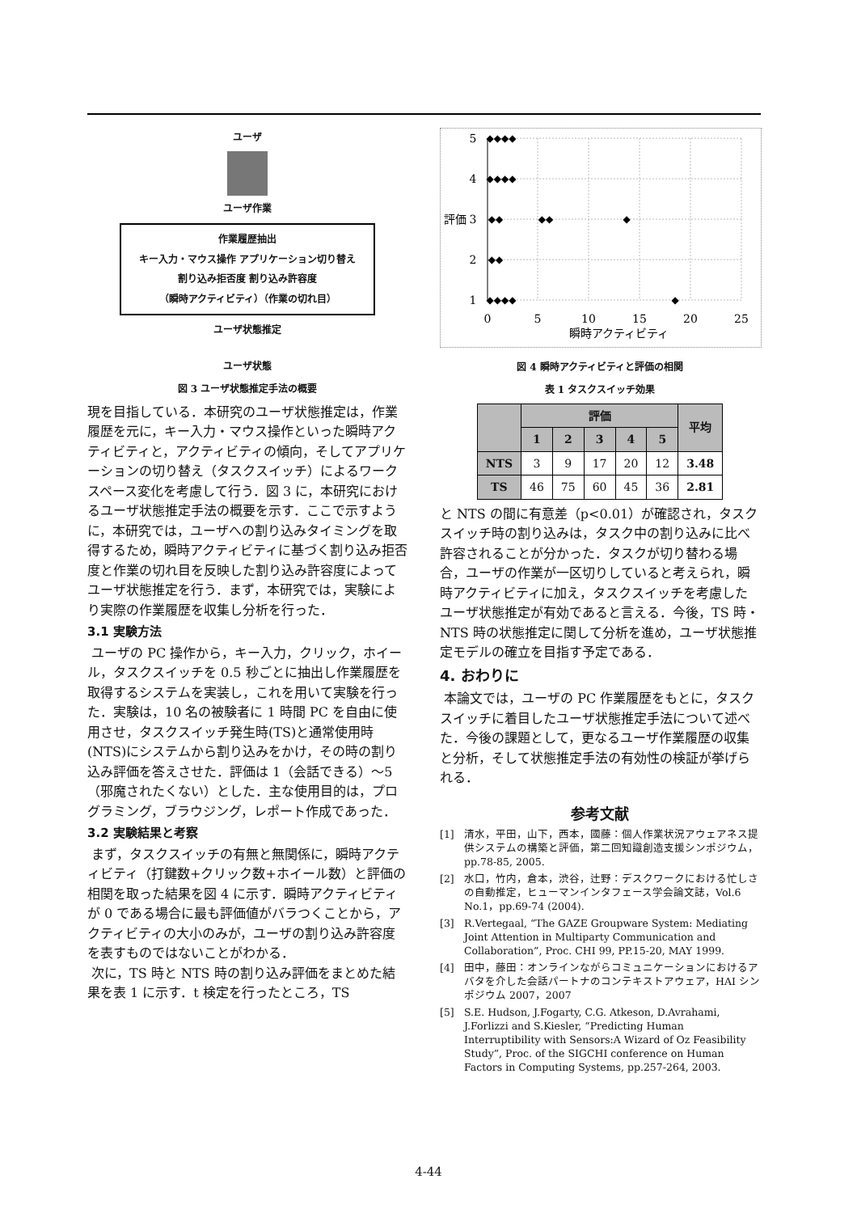ユーザ
ユーザ作業
作業履歴抽出
キー入力・マウス操作 アプリケーション切り替え
割り込み拒否度 割り込み許容度
（瞬時アクティビティ）（作業の切れ目）
ユーザ状態推定
ユーザ状態
図 3 ユーザ状態推定手法の概要
現を目指している．本研究のユーザ状態推定は，作業履歴を元に，キー入力・マウス操作といった瞬時アクティビティと，アクティビティの傾向，そしてアプリケーションの切り替え（タスクスイッチ）によるワークスペース変化を考慮して行う．図 3 に，本研究におけるユーザ状態推定手法の概要を示す．ここで示すように，本研究では，ユーザへの割り込みタイミングを取得するため，瞬時アクティビティに基づく割り込み拒否度と作業の切れ目を反映した割り込み許容度によってユーザ状態推定を行う．まず，本研究では，実験により実際の作業履歴を収集し分析を行った．
3.1 実験方法
ユーザの PC 操作から，キー入力，クリック，ホイール，タスクスイッチを 0.5 秒ごとに抽出し作業履歴を取得するシステムを実装し，これを用いて実験を行った．実験は，10 名の被験者に 1 時間 PC を自由に使用させ，タスクスイッチ発生時(TS)と通常使用時(NTS)にシステムから割り込みをかけ，その時の割り込み評価を答えさせた．評価は 1（会話できる）〜5（邪魔されたくない）とした．主な使用目的は，プログラミング，ブラウジング，レポート作成であった．
3.2 実験結果と考察
まず，タスクスイッチの有無と無関係に，瞬時アクティビティ（打鍵数+クリック数+ホイール数）と評価の相関を取った結果を図 4 に示す．瞬時アクティビティが 0 である場合に最も評価値がバラつくことから，アクティビティの大小のみが，ユーザの割り込み許容度を表すものではないことがわかる．
次に，TS 時と NTS 時の割り込み評価をまとめた結果を表 1 に示す．t 検定を行ったところ，TS
5
4
3
2
1
0
5
10
15
20
25
瞬時アクティビティ
評価
◆◆◆◆
◆◆◆◆
◆◆
◆◆
◆
◆◆
◆◆◆◆
◆
図 4 瞬時アクティビティと評価の相関
表 1 タスクスイッチ効果
| | 評価 | | | | | 平均 |
| --- | --- | --- | --- | --- | --- | --- |
| | 1 | 2 | 3 | 4 | 5 | |
| NTS | 3 | 9 | 17 | 20 | 12 | 3.48 |
| TS | 46 | 75 | 60 | 45 | 36 | 2.81 |
と NTS の間に有意差（p<0.01）が確認され，タスクスイッチ時の割り込みは，タスク中の割り込みに比べ許容されることが分かった．タスクが切り替わる場合，ユーザの作業が一区切りしていると考えられ，瞬時アクティビティに加え，タスクスイッチを考慮したユーザ状態推定が有効であると言える．今後，TS 時・NTS 時の状態推定に関して分析を進め，ユーザ状態推定モデルの確立を目指す予定である．
4. おわりに
本論文では，ユーザの PC 作業履歴をもとに，タスクスイッチに着目したユーザ状態推定手法について述べた．今後の課題として，更なるユーザ作業履歴の収集と分析，そして状態推定手法の有効性の検証が挙げられる．
参考文献
[1] 清水，平田，山下，西本，國藤：個人作業状況アウェアネス提供システムの構築と評価，第二回知識創造支援シンポジウム，pp.78-85, 2005.
[2] 水口，竹内，倉本，渋谷，辻野：デスクワークにおける忙しさの自動推定，ヒューマンインタフェース学会論文誌，Vol.6 No.1，pp.69-74 (2004).
[3] R.Vertegaal, “The GAZE Groupware System: Mediating Joint Attention in Multiparty Communication and Collaboration”, Proc. CHI 99, PP.15-20, MAY 1999.
[4] 田中，藤田：オンラインながらコミュニケーションにおけるアバタを介した会話パートナのコンテキストアウェア，HAI シンポジウム 2007，2007
[5] S.E. Hudson, J.Fogarty, C.G. Atkeson, D.Avrahami, J.Forlizzi and S.Kiesler, “Predicting Human Interruptibility with Sensors:A Wizard of Oz Feasibility Study”, Proc. of the SIGCHI conference on Human Factors in Computing Systems, pp.257-264, 2003.
4-44